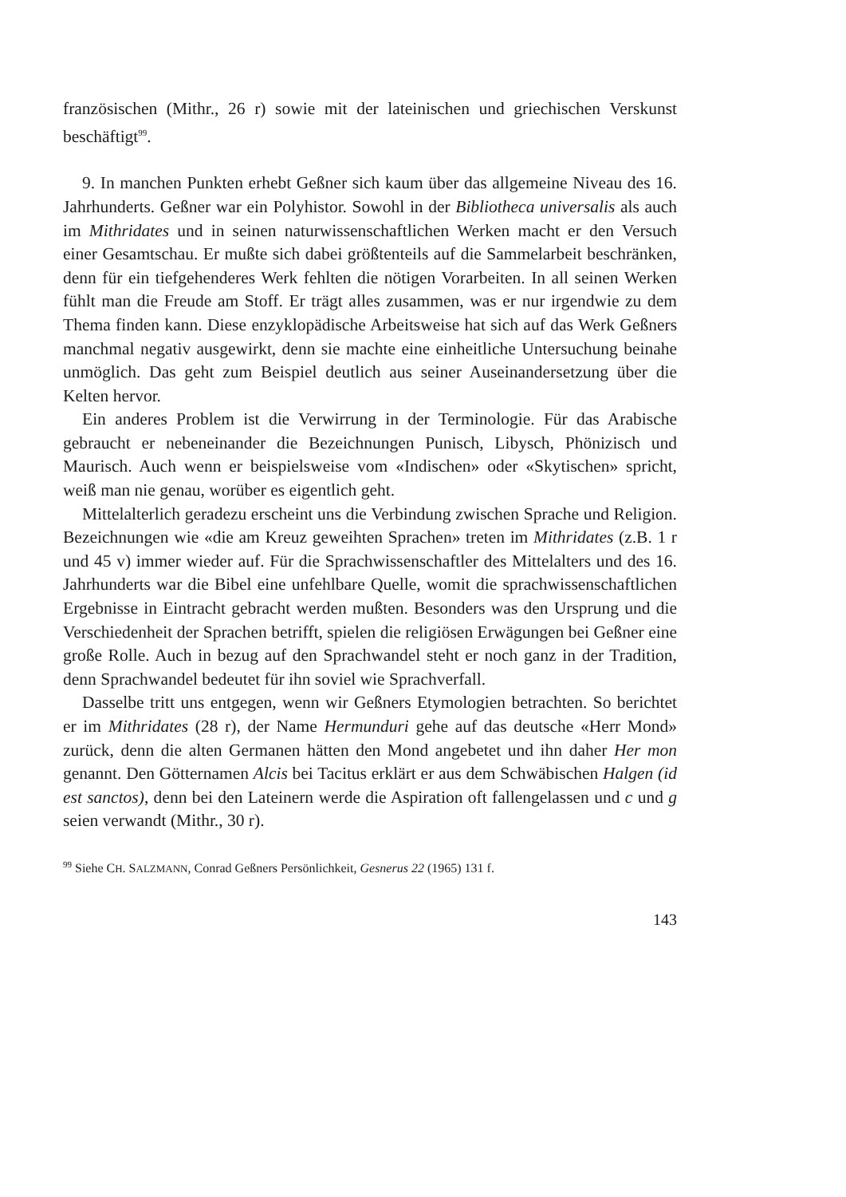französischen (Mithr., 26 r) sowie mit der lateinischen und griechischen Verskunst beschäftigt<sup>99</sup>.
9. In manchen Punkten erhebt Geßner sich kaum über das allgemeine Niveau des 16. Jahrhunderts. Geßner war ein Polyhistor. Sowohl in der Bibliotheca universalis als auch im Mithridates und in seinen naturwissenschaftlichen Werken macht er den Versuch einer Gesamtschau. Er mußte sich dabei größtenteils auf die Sammelarbeit beschränken, denn für ein tiefgehenderes Werk fehlten die nötigen Vorarbeiten. In all seinen Werken fühlt man die Freude am Stoff. Er trägt alles zusammen, was er nur irgendwie zu dem Thema finden kann. Diese enzyklopädische Arbeitsweise hat sich auf das Werk Geßners manchmal negativ ausgewirkt, denn sie machte eine einheitliche Untersuchung beinahe unmöglich. Das geht zum Beispiel deutlich aus seiner Auseinandersetzung über die Kelten hervor.
Ein anderes Problem ist die Verwirrung in der Terminologie. Für das Arabische gebraucht er nebeneinander die Bezeichnungen Punisch, Libysch, Phönizisch und Maurisch. Auch wenn er beispielsweise vom «Indischen» oder «Skytischen» spricht, weiß man nie genau, worüber es eigentlich geht.
Mittelalterlich geradezu erscheint uns die Verbindung zwischen Sprache und Religion. Bezeichnungen wie «die am Kreuz geweihten Sprachen» treten im Mithridates (z.B. 1 r und 45 v) immer wieder auf. Für die Sprachwissenschaftler des Mittelalters und des 16. Jahrhunderts war die Bibel eine unfehlbare Quelle, womit die sprachwissenschaftlichen Ergebnisse in Eintracht gebracht werden mußten. Besonders was den Ursprung und die Verschiedenheit der Sprachen betrifft, spielen die religiösen Erwägungen bei Geßner eine große Rolle. Auch in bezug auf den Sprachwandel steht er noch ganz in der Tradition, denn Sprachwandel bedeutet für ihn soviel wie Sprachverfall.
Dasselbe tritt uns entgegen, wenn wir Geßners Etymologien betrachten. So berichtet er im Mithridates (28 r), der Name Hermunduri gehe auf das deutsche «Herr Mond» zurück, denn die alten Germanen hätten den Mond angebetet und ihn daher Her mon genannt. Den Götternamen Alcis bei Tacitus erklärt er aus dem Schwäbischen Halgen (id est sanctos), denn bei den Lateinern werde die Aspiration oft fallengelassen und c und g seien verwandt (Mithr., 30 r).
<sup>99</sup> Siehe CH. SALZMANN, Conrad Geßners Persönlichkeit, Gesnerus 22 (1965) 131 f.
143